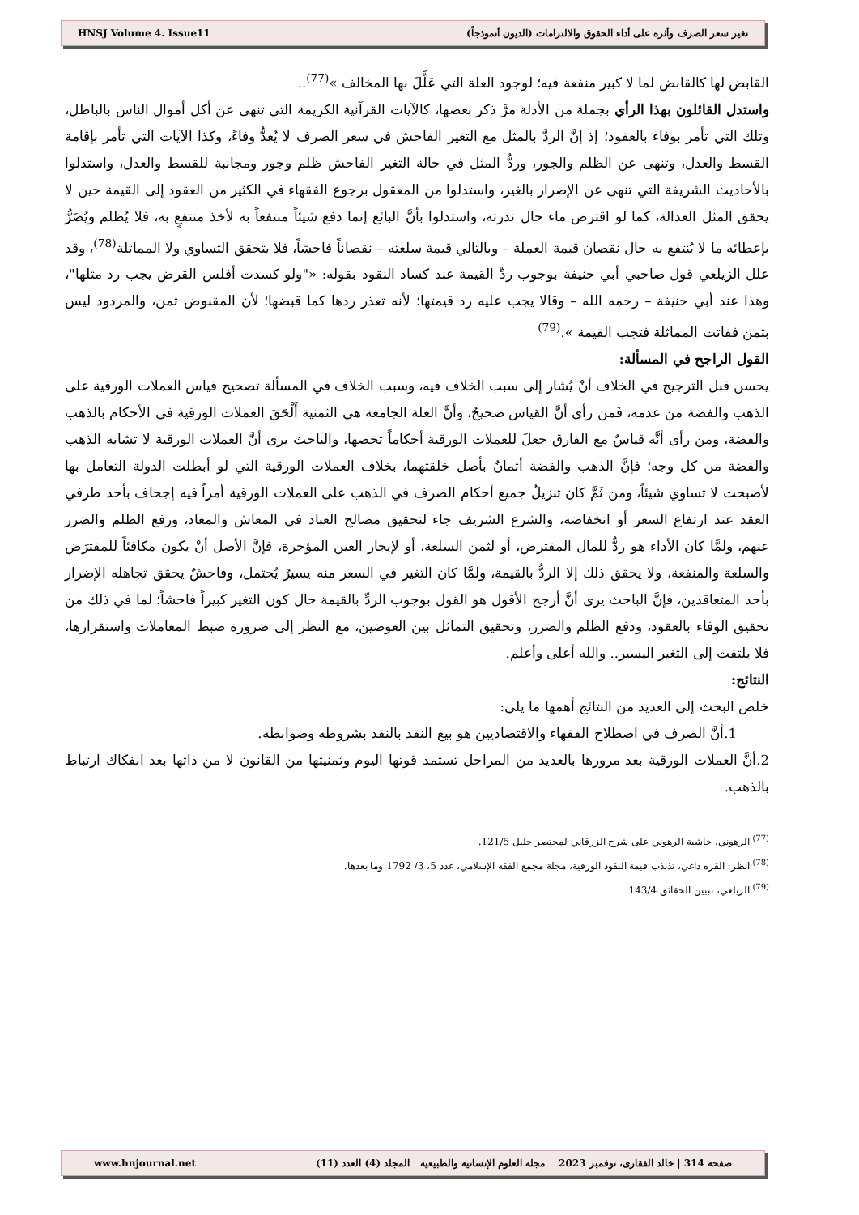HNSJ Volume 4. Issue11 تغير سعر الصرف وأثره على أداء الحقوق والالتزامات (الديون أنموذجاً)
القابض لها كالقابض لما لا كبير منفعة فيه؛ لوجود العلة التي عَلَّلَ بها المخالف »<sup>(77)</sup>..
واستدل القائلون بهذا الرأي بجملة من الأدلة مرَّ ذكر بعضها، كالآيات القرآنية الكريمة التي تنهى عن أكل أموال الناس بالباطل، وتلك التي تأمر بوفاء بالعقود؛ إذ إنَّ الردَّ بالمثل مع التغير الفاحش في سعر الصرف لا يُعدُّ وفاءً، وكذا الآيات التي تأمر بإقامة القسط والعدل، وتنهى عن الظلم والجور، وردُّ المثل في حالة التغير الفاحش ظلم وجور ومجانبة للقسط والعدل، واستدلوا بالأحاديث الشريفة التي تنهى عن الإضرار بالغير، واستدلوا من المعقول برجوع الفقهاء في الكثير من العقود إلى القيمة حين لا يحقق المثل العدالة، كما لو اقترض ماء حال ندرته، واستدلوا بأنَّ البائع إنما دفع شيئاً منتفعاً به لأخذ منتفعٍ به، فلا يُظلم ويُضَرُّ بإعطائه ما لا يُنتفع به حال نقصان قيمة العملة – وبالتالي قيمة سلعته – نقصاناً فاحشاً، فلا يتحقق التساوي ولا المماثلة<sup>(78)</sup>، وقد علل الزيلعي قول صاحبي أبي حنيفة بوجوب ردِّ القيمة عند كساد النقود بقوله: «"ولو كسدت أفلس القرض يجب رد مثلها"، وهذا عند أبي حنيفة – رحمه الله – وقالا يجب عليه رد قيمتها؛ لأنه تعذر ردها كما قبضها؛ لأن المقبوض ثمن، والمردود ليس بثمن ففاتت المماثلة فتجب القيمة ».<sup>(79)</sup>
القول الراجح في المسألة:
يحسن قبل الترجيح في الخلاف أنْ يُشار إلى سبب الخلاف فيه، وسبب الخلاف في المسألة تصحيح قياس العملات الورقية على الذهب والفضة من عدمه، فَمن رأى أنَّ القياس صحيحٌ، وأنَّ العلة الجامعة هي الثمنية أَلْحَقَ العملات الورقية في الأحكام بالذهب والفضة، ومن رأى أنَّه قياسٌ مع الفارق جعلَ للعملات الورقية أحكاماً تخصها، والباحث يرى أنَّ العملات الورقية لا تشابه الذهب والفضة من كل وجه؛ فإنَّ الذهب والفضة أثمانٌ بأصل خلقتهما، بخلاف العملات الورقية التي لو أبطلت الدولة التعامل بها لأصبحت لا تساوي شيئاً، ومن ثَمَّ كان تنزيلُ جميع أحكام الصرف في الذهب على العملات الورقية أمراً فيه إجحاف بأحد طرفي العقد عند ارتفاع السعر أو انخفاضه، والشرع الشريف جاء لتحقيق مصالح العباد في المعاش والمعاد، ورفع الظلم والضرر عنهم، ولمَّا كان الأداء هو ردٌّ للمال المقترض، أو لثمن السلعة، أو لإيجار العين المؤجرة، فإنَّ الأصل أنْ يكون مكافئاً للمقترَض والسلعة والمنفعة، ولا يحقق ذلك إلا الردُّ بالقيمة، ولمَّا كان التغير في السعر منه يسيرٌ يُحتمل، وفاحشٌ يحقق تجاهله الإضرار بأحد المتعاقدين، فإنَّ الباحث يرى أنَّ أرجح الأقول هو القول بوجوب الردِّ بالقيمة حال كون التغير كبيراً فاحشاً؛ لما في ذلك من تحقيق الوفاء بالعقود، ودفع الظلم والضرر، وتحقيق التماثل بين العوضين، مع النظر إلى ضرورة ضبط المعاملات واستقرارها، فلا يلتفت إلى التغير اليسير.. والله أعلى وأعلم.
النتائج:
خلص البحث إلى العديد من النتائج أهمها ما يلي:
1.أنَّ الصرف في اصطلاح الفقهاء والاقتصاديين هو بيع النقد بالنقد بشروطه وضوابطه.
2.أنَّ العملات الورقية بعد مرورها بالعديد من المراحل تستمد قوتها اليوم وثمنيتها من القانون لا من ذاتها بعد انفكاك ارتباط بالذهب.
<sup>(77)</sup> الرهوني، حاشية الرهوني على شرح الزرقاني لمختصر خليل 121/5.
<sup>(78)</sup> انظر: القره داغي، تذبذب قيمة النقود الورقية، مجلة مجمع الفقه الإسلامي، عدد 5، 3/ 1792 وما بعدها.
<sup>(79)</sup> الزيلعي، تبيين الحقائق 143/4.
www.hnjournal.net صفحة 314 | خالد الفقارى، نوفمبر 2023 مجلة العلوم الإنسانية والطبيعية المجلد (4) العدد (11)